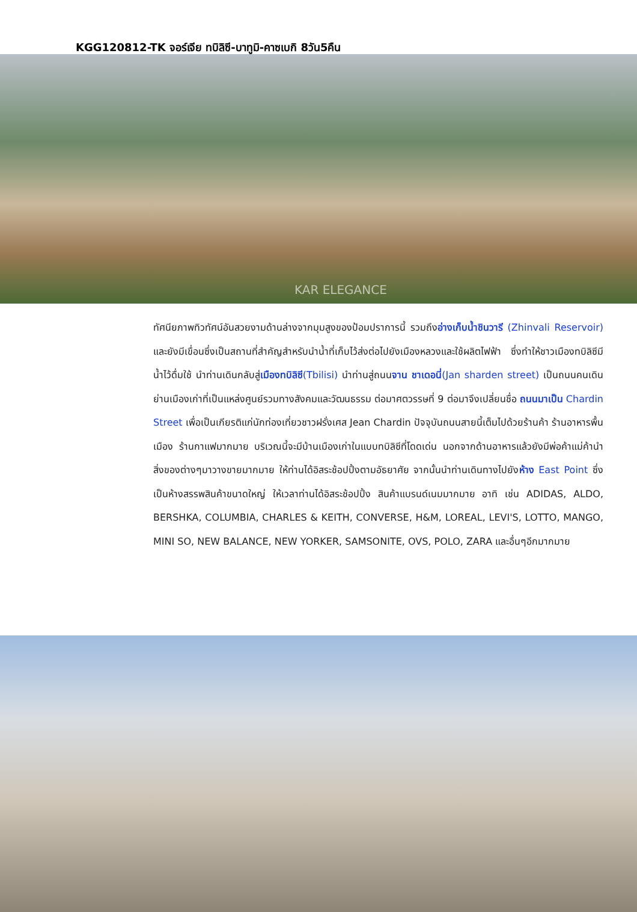KGG120812-TK จอร์เจีย ทบิลิซี-บาทูมิ-คาซเบกิ 8วัน5คืน
KAR ELEGANCE
ทัศนียภาพทิวทัศน์อันสวยงามด้านล่างจากมุมสูงของป้อมปราการนี้ รวมถึงอ่างเก็บน้ำชินวารี (Zhinvali Reservoir) และยังมีเขื่อนซึ่งเป็นสถานที่สำคัญสำหรับนำน้ำที่เก็บไว้ส่งต่อไปยังเมืองหลวงและใช้ผลิตไฟฟ้า ซึ่งทำให้ชาวเมืองทบิลิซีมีน้ำไว้ดื่มใช้ นำท่านเดินกลับสู่เมืองทบิลิซี(Tbilisi) นำท่านสู่ถนนจาน ชาเดอนี่(Jan sharden street) เป็นถนนคนเดินย่านเมืองเก่าที่เป็นแหล่งศูนย์รวมทางสังคมและวัฒนธรรม ต่อมาศตวรรษที่ 9 ต่อมาจึงเปลี่ยนชื่อ ถนนมาเป็น Chardin Street เพื่อเป็นเกียรติแก่นักท่องเที่ยวชาวฝรั่งเศส Jean Chardin ปัจจุบันถนนสายนี้เต็มไปด้วยร้านค้า ร้านอาหารพื้นเมือง ร้านกาแฟมากมาย บริเวณนี้จะมีบ้านเมืองเก่าในแบบทบิลิซีที่โดดเด่น นอกจากด้านอาหารแล้วยังมีพ่อค้าแม่ค้านำสิ่งของต่างๆมาวางขายมากมาย ให้ท่านได้อิสระช้อปปิ้งตามอัธยาศัย จากนั้นนำท่านเดินทางไปยังห้าง East Point ซึ่งเป็นห้างสรรพสินค้าขนาดใหญ่ ให้เวลาท่านได้อิสระช้อปปิ้ง สินค้าแบรนด์เนมมากมาย อาทิ เช่น ADIDAS, ALDO, BERSHKA, COLUMBIA, CHARLES & KEITH, CONVERSE, H&M, LOREAL, LEVI'S, LOTTO, MANGO, MINI SO, NEW BALANCE, NEW YORKER, SAMSONITE, OVS, POLO, ZARA และอื่นๆอีกมากมาย